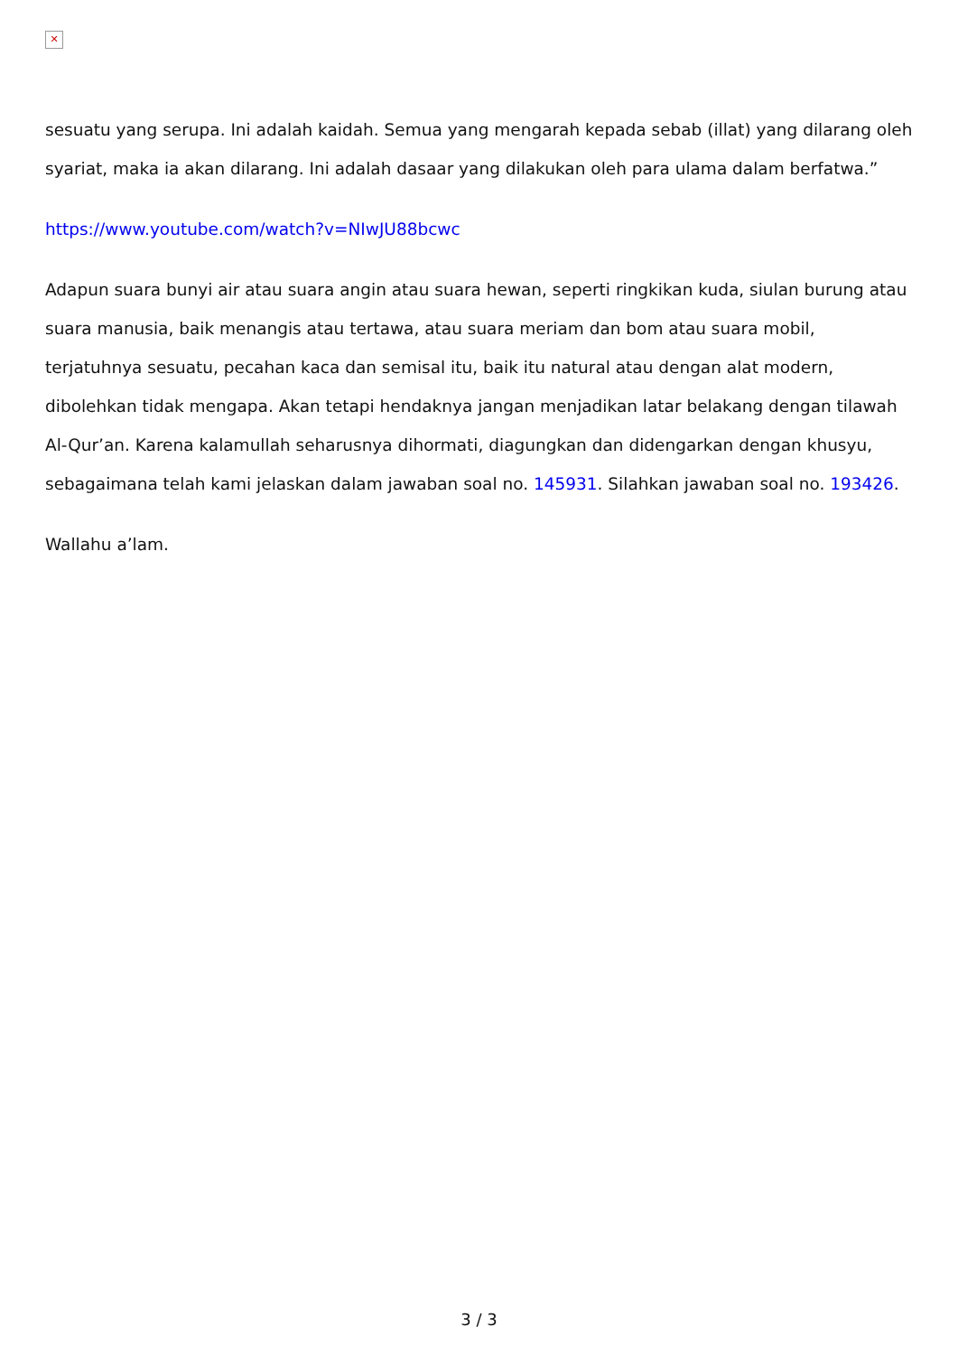✕
sesuatu yang serupa. Ini adalah kaidah. Semua yang mengarah kepada sebab (illat) yang dilarang oleh syariat, maka ia akan dilarang. Ini adalah dasaar yang dilakukan oleh para ulama dalam berfatwa.”
https://www.youtube.com/watch?v=NIwJU88bcwc
Adapun suara bunyi air atau suara angin atau suara hewan, seperti ringkikan kuda, siulan burung atau suara manusia, baik menangis atau tertawa, atau suara meriam dan bom atau suara mobil, terjatuhnya sesuatu, pecahan kaca dan semisal itu, baik itu natural atau dengan alat modern, dibolehkan tidak mengapa. Akan tetapi hendaknya jangan menjadikan latar belakang dengan tilawah Al-Qur’an. Karena kalamullah seharusnya dihormati, diagungkan dan didengarkan dengan khusyu, sebagaimana telah kami jelaskan dalam jawaban soal no. 145931. Silahkan jawaban soal no. 193426.
Wallahu a’lam.
3 / 3